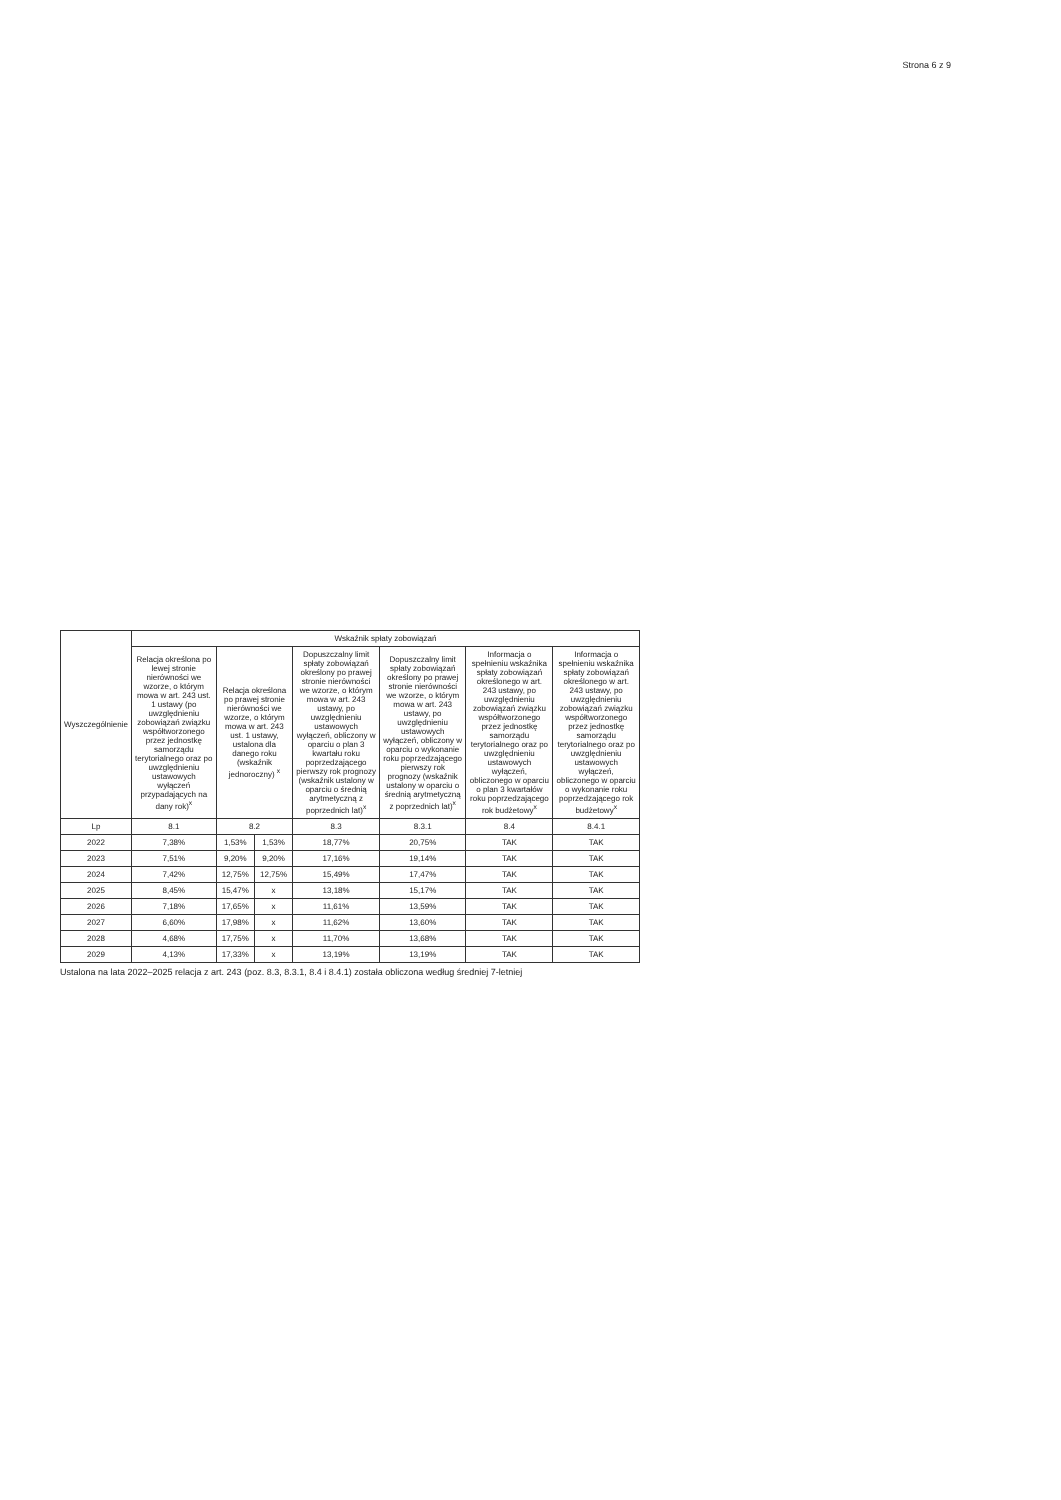Strona 6 z 9
| Wyszczególnienie | Wskaźnik spłaty zobowiązań | | | | | | |
| --- | --- | --- | --- | --- | --- | --- | --- |
| | Relacja określona po lewej stronie nierówności we wzorze, o którym mowa w art. 243 ust. 1 ustawy (po uwzględnieniu zobowiązań związku współtworzonego przez jednostkę samorządu terytorialnego oraz po uwzględnieniu ustawowych wyłączeń przypadających na dany rok)<sup>x</sup> | Relacja określona po prawej stronie nierówności we wzorze, o którym mowa w art. 243 ust. 1 ustawy, ustalona dla danego roku (wskaźnik jednoroczny) <sup>x</sup> | | Dopuszczalny limit spłaty zobowiązań określony po prawej stronie nierówności we wzorze, o którym mowa w art. 243 ustawy, po uwzględnieniu ustawowych wyłączeń, obliczony w oparciu o plan 3 kwartału roku poprzedzającego pierwszy rok prognozy (wskaźnik ustalony w oparciu o średnią arytmetyczną z poprzednich lat)<sup>x</sup> | Dopuszczalny limit spłaty zobowiązań określony po prawej stronie nierówności we wzorze, o którym mowa w art. 243 ustawy, po uwzględnieniu ustawowych wyłączeń, obliczony w oparciu o wykonanie roku poprzedzającego pierwszy rok prognozy (wskaźnik ustalony w oparciu o średnią arytmetyczną z poprzednich lat)<sup>x</sup> | Informacja o spełnieniu wskaźnika spłaty zobowiązań określonego w art. 243 ustawy, po uwzględnieniu zobowiązań związku współtworzonego przez jednostkę samorządu terytorialnego oraz po uwzględnieniu ustawowych wyłączeń, obliczonego w oparciu o plan 3 kwartałów roku poprzedzającego rok budżetowy<sup>x</sup> | Informacja o spełnieniu wskaźnika spłaty zobowiązań określonego w art. 243 ustawy, po uwzględnieniu zobowiązań związku współtworzonego przez jednostkę samorządu terytorialnego oraz po uwzględnieniu ustawowych wyłączeń, obliczonego w oparciu o wykonanie roku poprzedzającego rok budżetowy<sup>x</sup> |
| Lp | 8.1 | 8.2 | | 8.3 | 8.3.1 | 8.4 | 8.4.1 |
| 2022 | 7,38% | 1,53% | 1,53% | 18,77% | 20,75% | TAK | TAK |
| 2023 | 7,51% | 9,20% | 9,20% | 17,16% | 19,14% | TAK | TAK |
| 2024 | 7,42% | 12,75% | 12,75% | 15,49% | 17,47% | TAK | TAK |
| 2025 | 8,45% | 15,47% | x | 13,18% | 15,17% | TAK | TAK |
| 2026 | 7,18% | 17,65% | x | 11,61% | 13,59% | TAK | TAK |
| 2027 | 6,60% | 17,98% | x | 11,62% | 13,60% | TAK | TAK |
| 2028 | 4,68% | 17,75% | x | 11,70% | 13,68% | TAK | TAK |
| 2029 | 4,13% | 17,33% | x | 13,19% | 13,19% | TAK | TAK |
Ustalona na lata 2022–2025 relacja z art. 243 (poz. 8.3, 8.3.1, 8.4 i 8.4.1) została obliczona według średniej 7-letniej